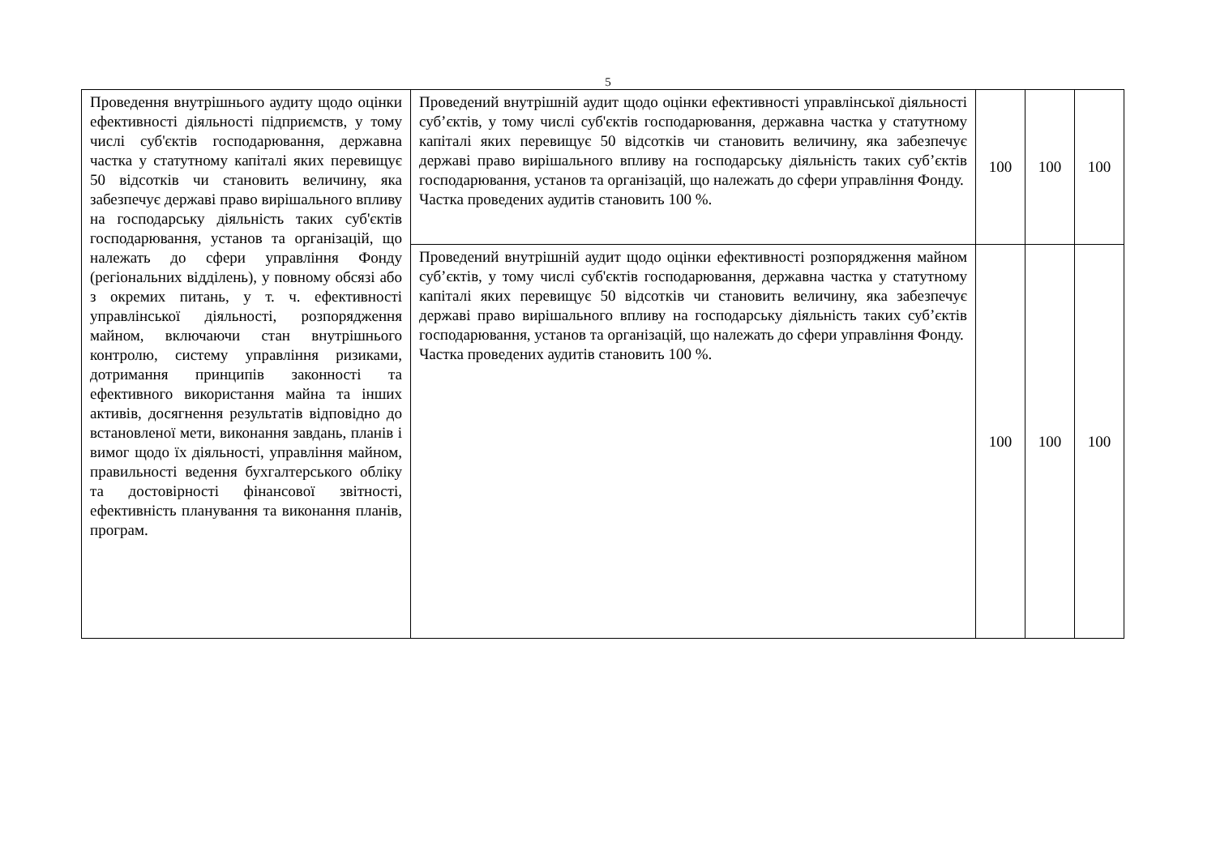5
| Проведення внутрішнього аудиту щодо оцінки ефективності діяльності підприємств, у тому числі суб'єктів господарювання, державна частка у статутному капіталі яких перевищує 50 відсотків чи становить величину, яка забезпечує державі право вирішального впливу на господарську діяльність таких суб'єктів господарювання, установ та організацій, що належать до сфери управління Фонду (регіональних відділень), у повному обсязі або з окремих питань, у т. ч. ефективності управлінської діяльності, розпорядження майном, включаючи стан внутрішнього контролю, систему управління ризиками, дотримання принципів законності та ефективного використання майна та інших активів, досягнення результатів відповідно до встановленої мети, виконання завдань, планів і вимог щодо їх діяльності, управління майном, правильності ведення бухгалтерського обліку та достовірності фінансової звітності, ефективність планування та виконання планів, програм. | Проведений внутрішній аудит щодо оцінки ефективності управлінської діяльності суб’єктів, у тому числі суб'єктів господарювання, державна частка у статутному капіталі яких перевищує 50 відсотків чи становить величину, яка забезпечує державі право вирішального впливу на господарську діяльність таких суб’єктів господарювання, установ та організацій, що належать до сфери управління Фонду. Частка проведених аудитів становить 100 %. | 100 | 100 | 100 |
| | Проведений внутрішній аудит щодо оцінки ефективності розпорядження майном суб’єктів, у тому числі суб'єктів господарювання, державна частка у статутному капіталі яких перевищує 50 відсотків чи становить величину, яка забезпечує державі право вирішального впливу на господарську діяльність таких суб’єктів господарювання, установ та організацій, що належать до сфери управління Фонду. Частка проведених аудитів становить 100 %. | 100 | 100 | 100 |